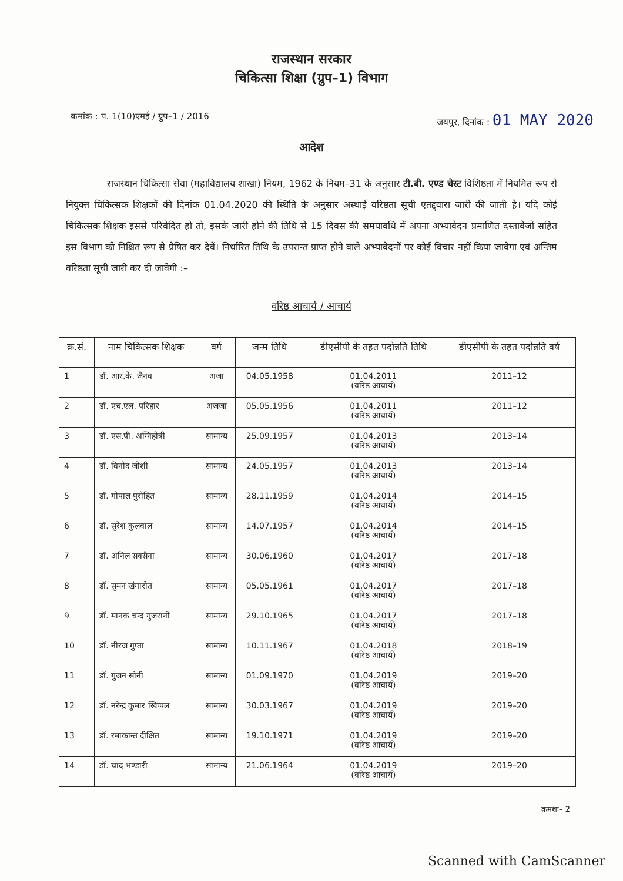राजस्थान सरकार
चिकित्सा शिक्षा (ग्रुप–1) विभाग
कमांक : प. 1(10)एमई / ग्रुप–1 / 2016 जयपुर, दिनांक : 01 MAY 2020
आदेश
राजस्थान चिकित्सा सेवा (महाविद्यालय शाखा) नियम, 1962 के नियम–31 के अनुसार टी.बी. एण्ड चेस्ट विशिष्ठता में नियमित रूप से नियुक्त चिकित्सक शिक्षकों की दिनांक 01.04.2020 की स्थिति के अनुसार अस्थाई वरिष्ठता सूची एतद्द्वारा जारी की जाती है। यदि कोई चिकित्सक शिक्षक इससे परिवेदित हो तो, इसके जारी होने की तिथि से 15 दिवस की समयावधि में अपना अभ्यावेदन प्रमाणित दस्तावेजों सहित इस विभाग को निश्चित रूप से प्रेषित कर देवें। निर्धारित तिथि के उपरान्त प्राप्त होने वाले अभ्यावेदनों पर कोई विचार नहीं किया जावेगा एवं अन्तिम वरिष्ठता सूची जारी कर दी जावेगी :–
वरिष्ठ आचार्य / आचार्य
| क्र.सं. | नाम चिकित्सक शिक्षक | वर्ग | जन्म तिथि | डीएसीपी के तहत पदोन्नति तिथि | डीएसीपी के तहत पदोन्नति वर्ष |
| --- | --- | --- | --- | --- | --- |
| 1 | डॉ. आर.के. जैनव | अजा | 04.05.1958 | 01.04.2011 (वरिष्ठ आचार्य) | 2011–12 |
| 2 | डॉ. एच.एल. परिहार | अजजा | 05.05.1956 | 01.04.2011 (वरिष्ठ आचार्य) | 2011–12 |
| 3 | डॉ. एस.पी. अग्निहोत्री | सामान्य | 25.09.1957 | 01.04.2013 (वरिष्ठ आचार्य) | 2013–14 |
| 4 | डॉ. विनोद जोशी | सामान्य | 24.05.1957 | 01.04.2013 (वरिष्ठ आचार्य) | 2013–14 |
| 5 | डॉ. गोपाल पुरोहित | सामान्य | 28.11.1959 | 01.04.2014 (वरिष्ठ आचार्य) | 2014–15 |
| 6 | डॉ. सुरेश कुलवाल | सामान्य | 14.07.1957 | 01.04.2014 (वरिष्ठ आचार्य) | 2014–15 |
| 7 | डॉ. अनिल सक्सैना | सामान्य | 30.06.1960 | 01.04.2017 (वरिष्ठ आचार्य) | 2017–18 |
| 8 | डॉ. सुमन खंगारोत | सामान्य | 05.05.1961 | 01.04.2017 (वरिष्ठ आचार्य) | 2017–18 |
| 9 | डॉ. मानक चन्द गुजरानी | सामान्य | 29.10.1965 | 01.04.2017 (वरिष्ठ आचार्य) | 2017–18 |
| 10 | डॉ. नीरज गुप्ता | सामान्य | 10.11.1967 | 01.04.2018 (वरिष्ठ आचार्य) | 2018–19 |
| 11 | डॉ. गुंजन सोनी | सामान्य | 01.09.1970 | 01.04.2019 (वरिष्ठ आचार्य) | 2019–20 |
| 12 | डॉ. नरेन्द्र कुमार खिप्पल | सामान्य | 30.03.1967 | 01.04.2019 (वरिष्ठ आचार्य) | 2019–20 |
| 13 | डॉ. रमाकान्त दीक्षित | सामान्य | 19.10.1971 | 01.04.2019 (वरिष्ठ आचार्य) | 2019–20 |
| 14 | डॉ. चांद भण्डारी | सामान्य | 21.06.1964 | 01.04.2019 (वरिष्ठ आचार्य) | 2019–20 |
क्रमशः– 2
Scanned with CamScanner